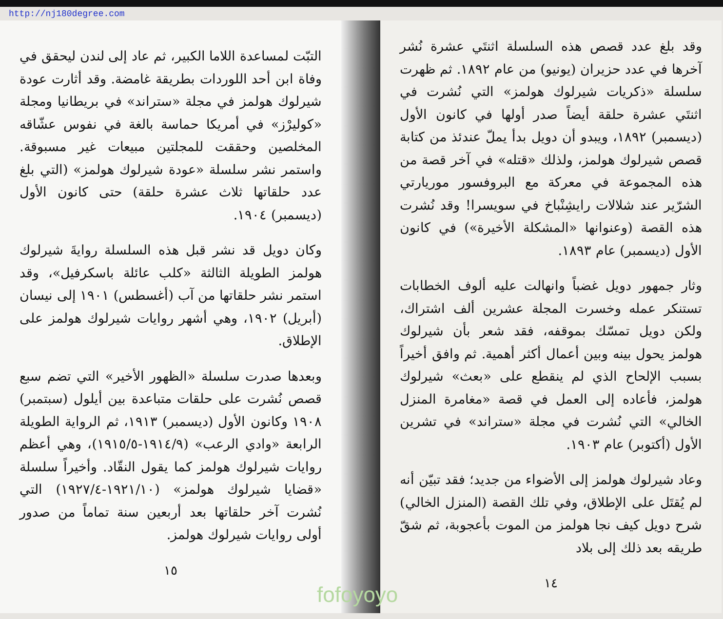http://nj180degree.com
التبّت لمساعدة اللاما الكبير، ثم عاد إلى لندن ليحقق في وفاة ابن أحد اللوردات بطريقة غامضة. وقد أثارت عودة شيرلوك هولمز في مجلة «ستراند» في بريطانيا ومجلة «كوليرْز» في أمريكا حماسة بالغة في نفوس عشّاقه المخلصين وحققت للمجلتين مبيعات غير مسبوقة. واستمر نشر سلسلة «عودة شيرلوك هولمز» (التي بلغ عدد حلقاتها ثلاث عشرة حلقة) حتى كانون الأول (ديسمبر) ١٩٠٤.
وكان دويل قد نشر قبل هذه السلسلة روايةَ شيرلوك هولمز الطويلة الثالثة «كلب عائلة باسكرفيل»، وقد استمر نشر حلقاتها من آب (أغسطس) ١٩٠١ إلى نيسان (أبريل) ١٩٠٢، وهي أشهر روايات شيرلوك هولمز على الإطلاق.
وبعدها صدرت سلسلة «الظهور الأخير» التي تضم سبع قصص نُشرت على حلقات متباعدة بين أيلول (سبتمبر) ١٩٠٨ وكانون الأول (ديسمبر) ١٩١٣، ثم الرواية الطويلة الرابعة «وادي الرعب» (١٩١٤/٩-١٩١٥/٥)، وهي أعظم روايات شيرلوك هولمز كما يقول النقّاد. وأخيراً سلسلة «قضايا شيرلوك هولمز» (١٩٢١/١٠-١٩٢٧/٤) التي نُشرت آخر حلقاتها بعد أربعين سنة تماماً من صدور أولى روايات شيرلوك هولمز.
١٥
وقد بلغ عدد قصص هذه السلسلة اثنتَي عشرة نُشر آخرها في عدد حزيران (يونيو) من عام ١٨٩٢. ثم ظهرت سلسلة «ذكريات شيرلوك هولمز» التي نُشرت في اثنتَي عشرة حلقة أيضاً صدر أولها في كانون الأول (ديسمبر) ١٨٩٢، ويبدو أن دويل بدأ يملّ عندئذ من كتابة قصص شيرلوك هولمز، ولذلك «قتله» في آخر قصة من هذه المجموعة في معركة مع البروفسور موريارتي الشرّير عند شلالات رايشِنْباخ في سويسرا! وقد نُشرت هذه القصة (وعنوانها «المشكلة الأخيرة») في كانون الأول (ديسمبر) عام ١٨٩٣.
وثار جمهور دويل غضباً وانهالت عليه ألوف الخطابات تستنكر عمله وخسرت المجلة عشرين ألف اشتراك، ولكن دويل تمسّك بموقفه، فقد شعر بأن شيرلوك هولمز يحول بينه وبين أعمال أكثر أهمية. ثم وافق أخيراً بسبب الإلحاح الذي لم ينقطع على «بعث» شيرلوك هولمز، فأعاده إلى العمل في قصة «مغامرة المنزل الخالي» التي نُشرت في مجلة «ستراند» في تشرين الأول (أكتوبر) عام ١٩٠٣.
وعاد شيرلوك هولمز إلى الأضواء من جديد؛ فقد تبيّن أنه لم يُقتَل على الإطلاق، وفي تلك القصة (المنزل الخالي) شرح دويل كيف نجا هولمز من الموت بأعجوبة، ثم شقّ طريقه بعد ذلك إلى بلاد
١٤
fofoyoyo